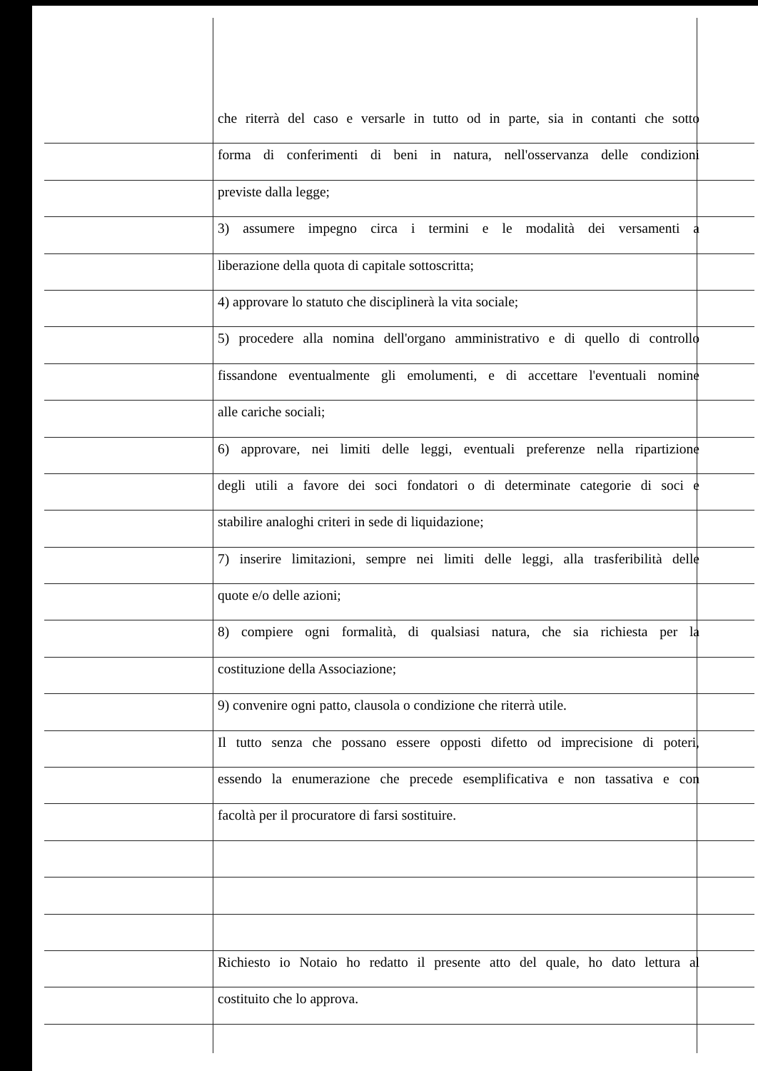che riterrà del caso e versarle in tutto od in parte, sia in contanti che sotto
forma di conferimenti di beni in natura, nell'osservanza delle condizioni
previste dalla legge;
3) assumere impegno circa i termini e le modalità dei versamenti a
liberazione della quota di capitale sottoscritta;
4) approvare lo statuto che disciplinerà la vita sociale;
5) procedere alla nomina dell'organo amministrativo e di quello di controllo
fissandone eventualmente gli emolumenti, e di accettare l'eventuali nomine
alle cariche sociali;
6) approvare, nei limiti delle leggi, eventuali preferenze nella ripartizione
degli utili a favore dei soci fondatori o di determinate categorie di soci e
stabilire analoghi criteri in sede di liquidazione;
7) inserire limitazioni, sempre nei limiti delle leggi, alla trasferibilità delle
quote e/o delle azioni;
8) compiere ogni formalità, di qualsiasi natura, che sia richiesta per la
costituzione della Associazione;
9) convenire ogni patto, clausola o condizione che riterrà utile.
Il tutto senza che possano essere opposti difetto od imprecisione di poteri,
essendo la enumerazione che precede esemplificativa e non tassativa e con
facoltà per il procuratore di farsi sostituire.
Richiesto io Notaio ho redatto il presente atto del quale, ho dato lettura al
costituito che lo approva.